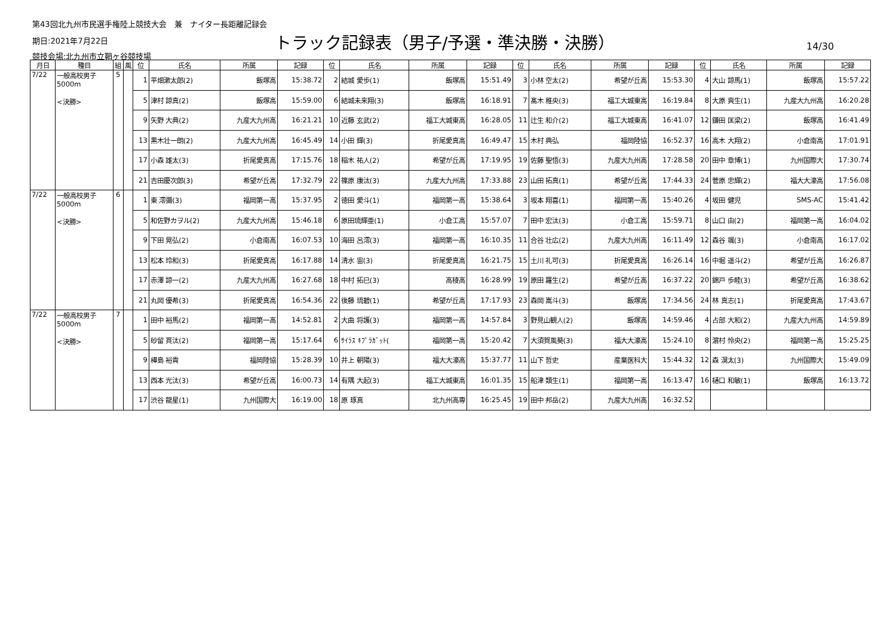第43回北九州市民選手権陸上競技大会　兼　ナイター長距離記録会
期日:2021年7月22日
トラック記録表（男子/予選・準決勝・決勝）
14/30
競技会場:北九州市立鞘ヶ谷競技場
| 月日 | 種目 | 組 | 風 | 位 | 氏名 | 所属 | 記録 | 位 | 氏名 | 所属 | 記録 | 位 | 氏名 | 所属 | 記録 | 位 | 氏名 | 所属 | 記録 |
| --- | --- | --- | --- | --- | --- | --- | --- | --- | --- | --- | --- | --- | --- | --- | --- | --- | --- | --- | --- |
| 7/22 | 一般高校男子 5000m <決勝> | 5 | | 1 | 平畑漱太郎(2) | 飯塚高 | 15:38.72 | 2 | 結城 愛歩(1) | 飯塚高 | 15:51.49 | 3 | 小林 空太(2) | 希望が丘高 | 15:53.30 | 4 | 大山 諒馬(1) | 飯塚高 | 15:57.22 |
| | | | | 5 | 津村 諒真(2) | 飯塚高 | 15:59.00 | 6 | 結城未来翔(3) | 飯塚高 | 16:18.91 | 7 | 髙木 稚央(3) | 福工大城東高 | 16:19.84 | 8 | 大原 爽生(1) | 九産大九州高 | 16:20.28 |
| | | | | 9 | 矢野 大典(2) | 九産大九州高 | 16:21.21 | 10 | 近藤 玄武(2) | 福工大城東高 | 16:28.05 | 11 | 辻生 和介(2) | 福工大城東高 | 16:41.07 | 12 | 鎌田 匡梁(2) | 飯塚高 | 16:41.49 |
| | | | | 13 | 黒木壮一朗(2) | 九産大九州高 | 16:45.49 | 14 | 小田 輝(3) | 折尾愛真高 | 16:49.47 | 15 | 木村 典弘 | 福岡陸協 | 16:52.37 | 16 | 高木 大翔(2) | 小倉南高 | 17:01.91 |
| | | | | 17 | 小森 雄太(3) | 折尾愛真高 | 17:15.76 | 18 | 稲木 祐人(2) | 希望が丘高 | 17:19.95 | 19 | 佐藤 聖悟(3) | 九産大九州高 | 17:28.58 | 20 | 田中 章博(1) | 九州国際大 | 17:30.74 |
| | | | | 21 | 吉田慶次郎(3) | 希望が丘高 | 17:32.79 | 22 | 篠原 康汰(3) | 九産大九州高 | 17:33.88 | 23 | 山田 拓真(1) | 希望が丘高 | 17:44.33 | 24 | 菅原 忠輝(2) | 福大大濠高 | 17:56.08 |
| 7/22 | 一般高校男子 5000m <決勝> | 6 | | 1 | 東 澪彌(3) | 福岡第一高 | 15:37.95 | 2 | 徳田 愛斗(1) | 福岡第一高 | 15:38.64 | 3 | 坂本 翔喜(1) | 福岡第一高 | 15:40.26 | 4 | 坂田 健児 | SMS-AC | 15:41.42 |
| | | | | 5 | 和佐野カヲル(2) | 九産大九州高 | 15:46.18 | 6 | 原田琉輝亜(1) | 小倉工高 | 15:57.07 | 7 | 田中 宏汰(3) | 小倉工高 | 15:59.71 | 8 | 山口 由(2) | 福岡第一高 | 16:04.02 |
| | | | | 9 | 下田 晃弘(2) | 小倉南高 | 16:07.53 | 10 | 海田 呂澪(3) | 福岡第一高 | 16:10.35 | 11 | 合谷 壮広(2) | 九産大九州高 | 16:11.49 | 12 | 森谷 颯(3) | 小倉南高 | 16:17.02 |
| | | | | 13 | 松本 玲和(3) | 折尾愛真高 | 16:17.88 | 14 | 清水 宙(3) | 折尾愛真高 | 16:21.75 | 15 | 土川 礼可(3) | 折尾愛真高 | 16:26.14 | 16 | 中堀 遥斗(2) | 希望が丘高 | 16:26.87 |
| | | | | 17 | 赤澤 諒一(2) | 九産大九州高 | 16:27.68 | 18 | 中村 拓巳(3) | 高稜高 | 16:28.99 | 19 | 原田 羅生(2) | 希望が丘高 | 16:37.22 | 20 | 錦戸 歩睦(3) | 希望が丘高 | 16:38.62 |
| | | | | 21 | 丸岡 優希(3) | 折尾愛真高 | 16:54.36 | 22 | 後藤 琉碧(1) | 希望が丘高 | 17:17.93 | 23 | 森岡 嵩斗(3) | 飯塚高 | 17:34.56 | 24 | 林 真志(1) | 折尾愛真高 | 17:43.67 |
| 7/22 | 一般高校男子 5000m <決勝> | 7 | | 1 | 田中 裕馬(2) | 福岡第一高 | 14:52.81 | 2 | 大曲 将護(3) | 福岡第一高 | 14:57.84 | 3 | 野見山観人(2) | 飯塚高 | 14:59.46 | 4 | 占部 大和(2) | 九産大九州高 | 14:59.89 |
| | | | | 5 | 砂留 貫汰(2) | 福岡第一高 | 15:17.64 | 6 | ｻｲﾗｽ ｷﾌﾟﾗｶﾞｯﾄ( | 福岡第一高 | 15:20.42 | 7 | 大須賀風葵(3) | 福大大濠高 | 15:24.10 | 8 | 濵村 怜央(2) | 福岡第一高 | 15:25.25 |
| | | | | 9 | 樺島 裕貴 | 福岡陸協 | 15:28.39 | 10 | 井上 朝陽(3) | 福大大濠高 | 15:37.77 | 11 | 山下 哲史 | 産業医科大 | 15:44.32 | 12 | 森 滉太(3) | 九州国際大 | 15:49.09 |
| | | | | 13 | 西本 光汰(3) | 希望が丘高 | 16:00.73 | 14 | 有隅 大起(3) | 福工大城東高 | 16:01.35 | 15 | 船津 類生(1) | 福岡第一高 | 16:13.47 | 16 | 樋口 和敏(1) | 飯塚高 | 16:13.72 |
| | | | | 17 | 渋谷 龍星(1) | 九州国際大 | 16:19.00 | 18 | 原 琢真 | 北九州高専 | 16:25.45 | 19 | 田中 邦岳(2) | 九産大九州高 | 16:32.52 | | | | |